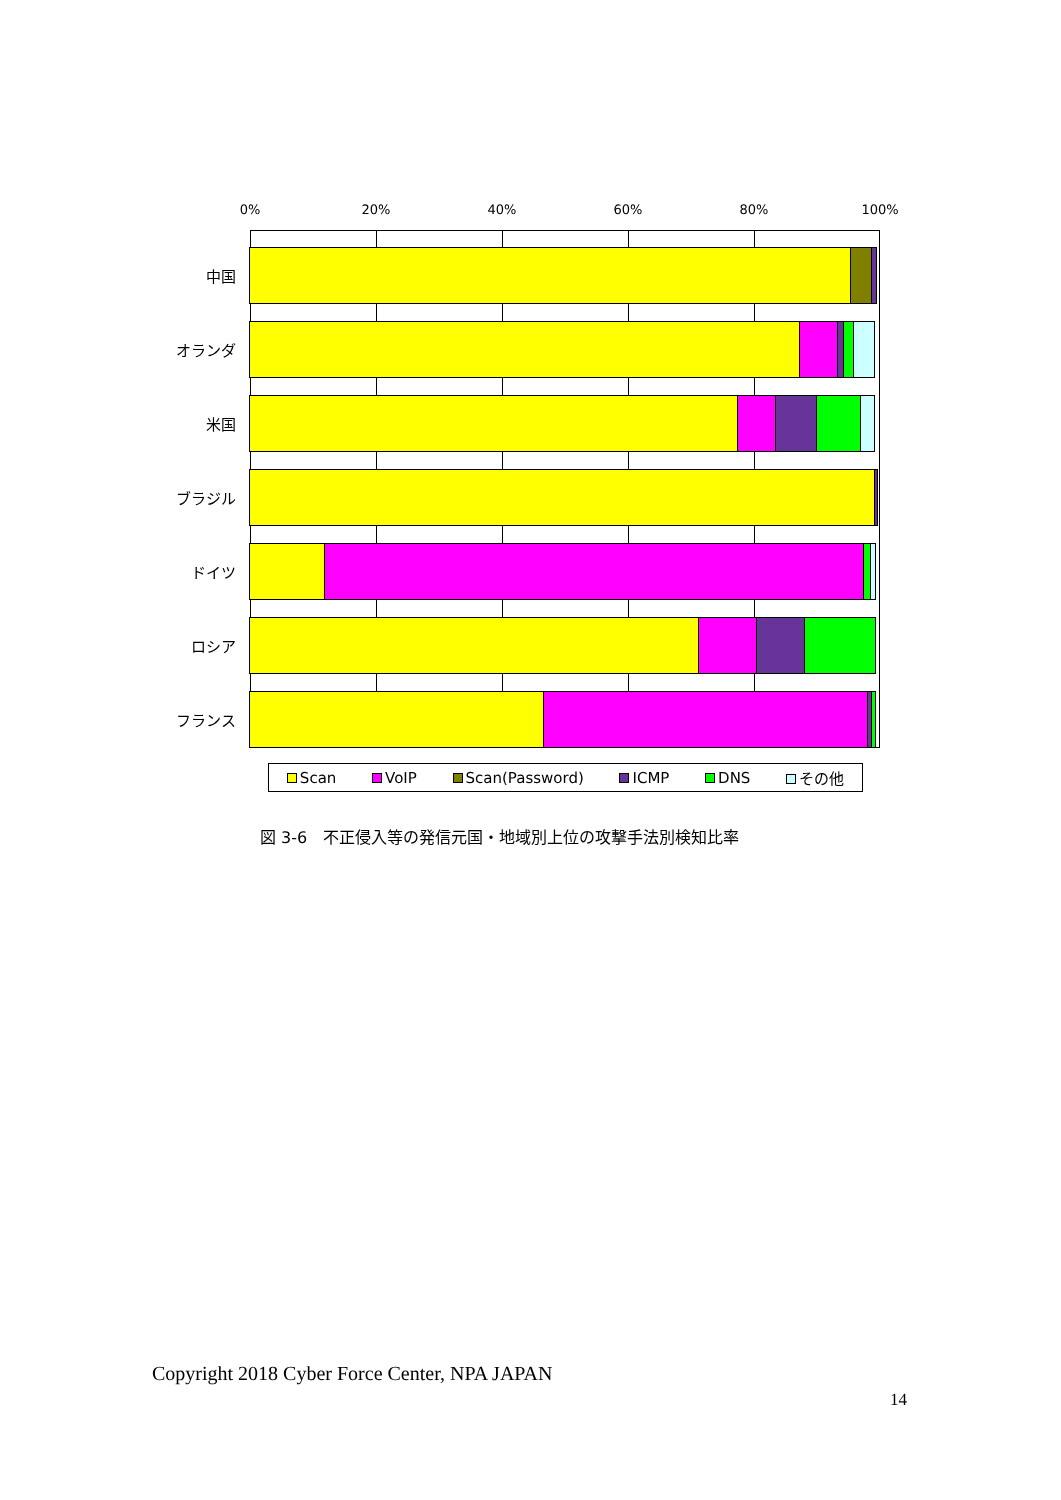0% 20% 40% 60% 80% 100%
中国
オランダ
米国
ブラジル
ドイツ
ロシア
フランス
Scan VoIP Scan(Password) ICMP DNS その他
図 3-6　不正侵入等の発信元国・地域別上位の攻撃手法別検知比率
Copyright 2018 Cyber Force Center, NPA JAPAN
14